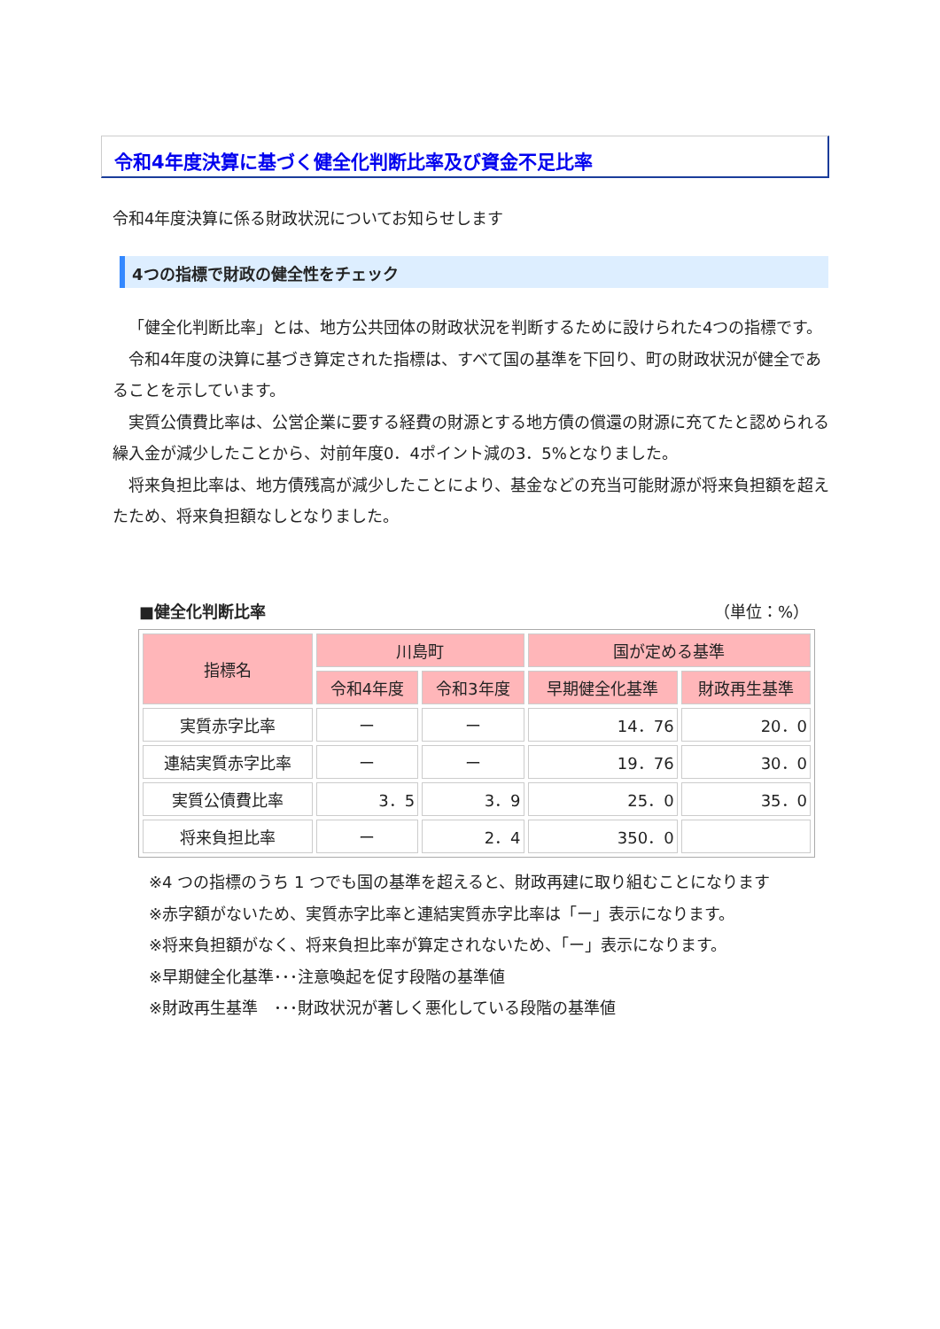令和4年度決算に基づく健全化判断比率及び資金不足比率
令和4年度決算に係る財政状況についてお知らせします
4つの指標で財政の健全性をチェック
「健全化判断比率」とは、地方公共団体の財政状況を判断するために設けられた4つの指標です。
令和4年度の決算に基づき算定された指標は、すべて国の基準を下回り、町の財政状況が健全であることを示しています。
実質公債費比率は、公営企業に要する経費の財源とする地方債の償還の財源に充てたと認められる繰入金が減少したことから、対前年度0．4ポイント減の3．5%となりました。
将来負担比率は、地方債残高が減少したことにより、基金などの充当可能財源が将来負担額を超えたため、将来負担額なしとなりました。
■健全化判断比率 （単位：%）
| 指標名 | 川島町 | | 国が定める基準 | |
| --- | --- | --- | --- | --- |
| | 令和4年度 | 令和3年度 | 早期健全化基準 | 財政再生基準 |
| 実質赤字比率 | ー | ー | 14．76 | 20．0 |
| 連結実質赤字比率 | ー | ー | 19．76 | 30．0 |
| 実質公債費比率 | 3．5 | 3．9 | 25．0 | 35．0 |
| 将来負担比率 | ー | 2．4 | 350．0 | |
※4 つの指標のうち 1 つでも国の基準を超えると、財政再建に取り組むことになります
※赤字額がないため、実質赤字比率と連結実質赤字比率は「ー」表示になります。
※将来負担額がなく、将来負担比率が算定されないため、「ー」表示になります。
※早期健全化基準･･･注意喚起を促す段階の基準値
※財政再生基準　･･･財政状況が著しく悪化している段階の基準値